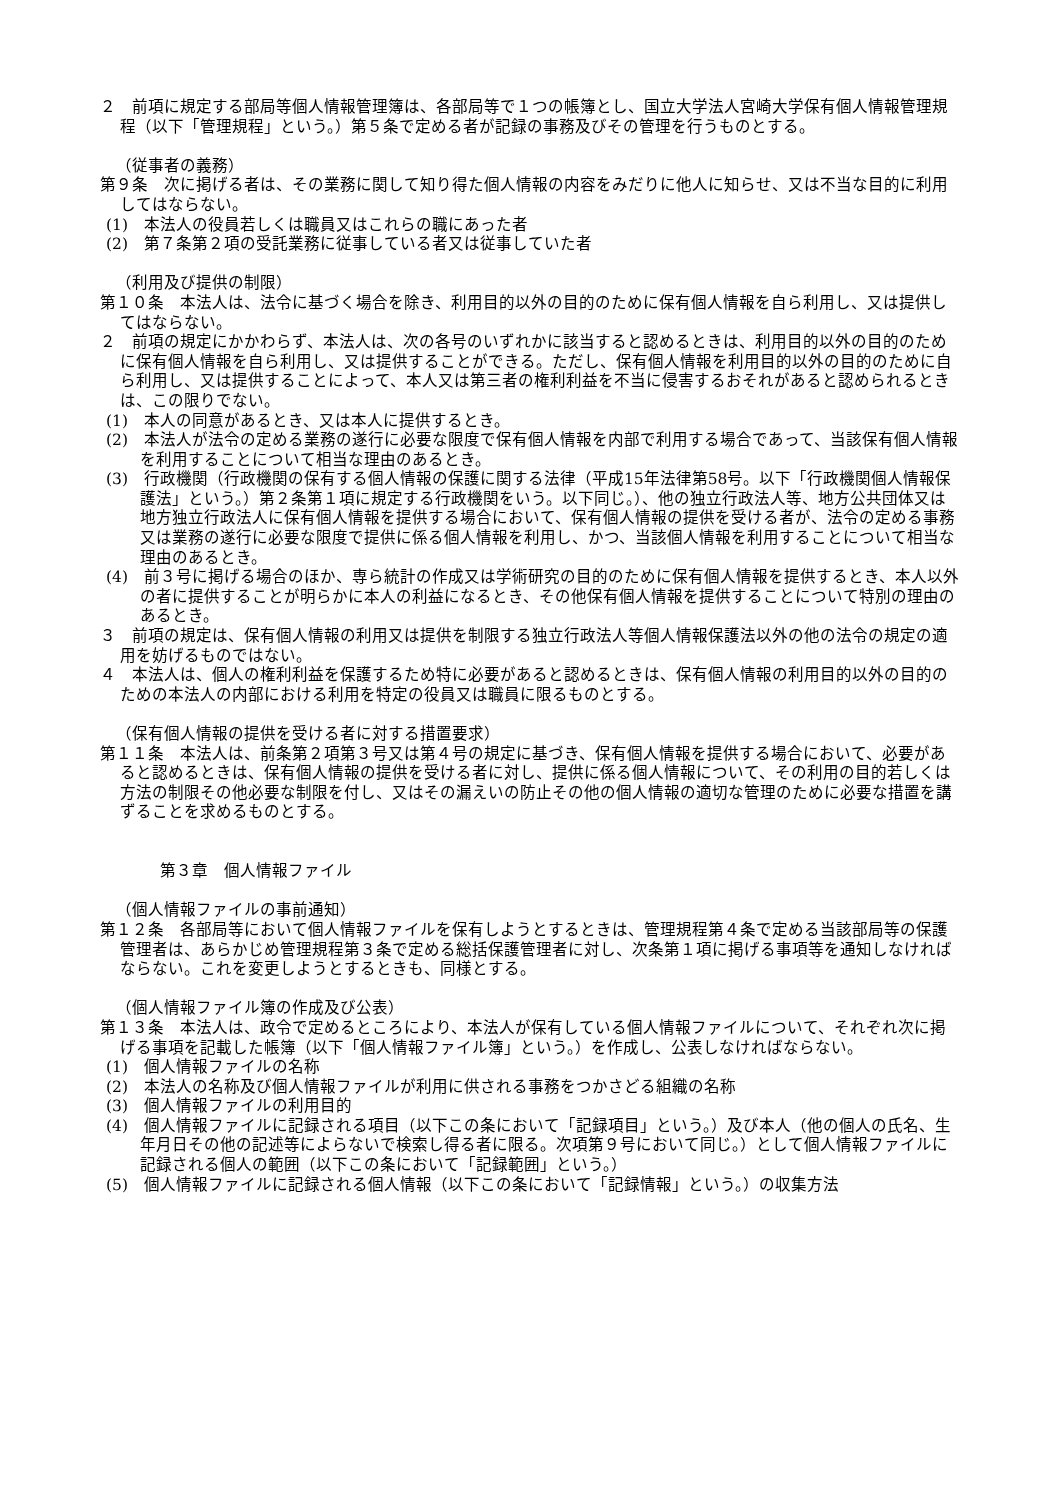２　前項に規定する部局等個人情報管理簿は、各部局等で１つの帳簿とし、国立大学法人宮崎大学保有個人情報管理規程（以下「管理規程」という。）第５条で定める者が記録の事務及びその管理を行うものとする。
（従事者の義務）
第９条　次に掲げる者は、その業務に関して知り得た個人情報の内容をみだりに他人に知らせ、又は不当な目的に利用してはならない。
(1)　本法人の役員若しくは職員又はこれらの職にあった者
(2)　第７条第２項の受託業務に従事している者又は従事していた者
（利用及び提供の制限）
第１０条　本法人は、法令に基づく場合を除き、利用目的以外の目的のために保有個人情報を自ら利用し、又は提供してはならない。
２　前項の規定にかかわらず、本法人は、次の各号のいずれかに該当すると認めるときは、利用目的以外の目的のために保有個人情報を自ら利用し、又は提供することができる。ただし、保有個人情報を利用目的以外の目的のために自ら利用し、又は提供することによって、本人又は第三者の権利利益を不当に侵害するおそれがあると認められるときは、この限りでない。
(1)　本人の同意があるとき、又は本人に提供するとき。
(2)　本法人が法令の定める業務の遂行に必要な限度で保有個人情報を内部で利用する場合であって、当該保有個人情報を利用することについて相当な理由のあるとき。
(3)　行政機関（行政機関の保有する個人情報の保護に関する法律（平成15年法律第58号。以下「行政機関個人情報保護法」という。）第２条第１項に規定する行政機関をいう。以下同じ。）、他の独立行政法人等、地方公共団体又は地方独立行政法人に保有個人情報を提供する場合において、保有個人情報の提供を受ける者が、法令の定める事務又は業務の遂行に必要な限度で提供に係る個人情報を利用し、かつ、当該個人情報を利用することについて相当な理由のあるとき。
(4)　前３号に掲げる場合のほか、専ら統計の作成又は学術研究の目的のために保有個人情報を提供するとき、本人以外の者に提供することが明らかに本人の利益になるとき、その他保有個人情報を提供することについて特別の理由のあるとき。
３　前項の規定は、保有個人情報の利用又は提供を制限する独立行政法人等個人情報保護法以外の他の法令の規定の適用を妨げるものではない。
４　本法人は、個人の権利利益を保護するため特に必要があると認めるときは、保有個人情報の利用目的以外の目的のための本法人の内部における利用を特定の役員又は職員に限るものとする。
（保有個人情報の提供を受ける者に対する措置要求）
第１１条　本法人は、前条第２項第３号又は第４号の規定に基づき、保有個人情報を提供する場合において、必要があると認めるときは、保有個人情報の提供を受ける者に対し、提供に係る個人情報について、その利用の目的若しくは方法の制限その他必要な制限を付し、又はその漏えいの防止その他の個人情報の適切な管理のために必要な措置を講ずることを求めるものとする。
第３章　個人情報ファイル
（個人情報ファイルの事前通知）
第１２条　各部局等において個人情報ファイルを保有しようとするときは、管理規程第４条で定める当該部局等の保護管理者は、あらかじめ管理規程第３条で定める総括保護管理者に対し、次条第１項に掲げる事項等を通知しなければならない。これを変更しようとするときも、同様とする。
（個人情報ファイル簿の作成及び公表）
第１３条　本法人は、政令で定めるところにより、本法人が保有している個人情報ファイルについて、それぞれ次に掲げる事項を記載した帳簿（以下「個人情報ファイル簿」という。）を作成し、公表しなければならない。
(1)　個人情報ファイルの名称
(2)　本法人の名称及び個人情報ファイルが利用に供される事務をつかさどる組織の名称
(3)　個人情報ファイルの利用目的
(4)　個人情報ファイルに記録される項目（以下この条において「記録項目」という。）及び本人（他の個人の氏名、生年月日その他の記述等によらないで検索し得る者に限る。次項第９号において同じ。）として個人情報ファイルに記録される個人の範囲（以下この条において「記録範囲」という。）
(5)　個人情報ファイルに記録される個人情報（以下この条において「記録情報」という。）の収集方法